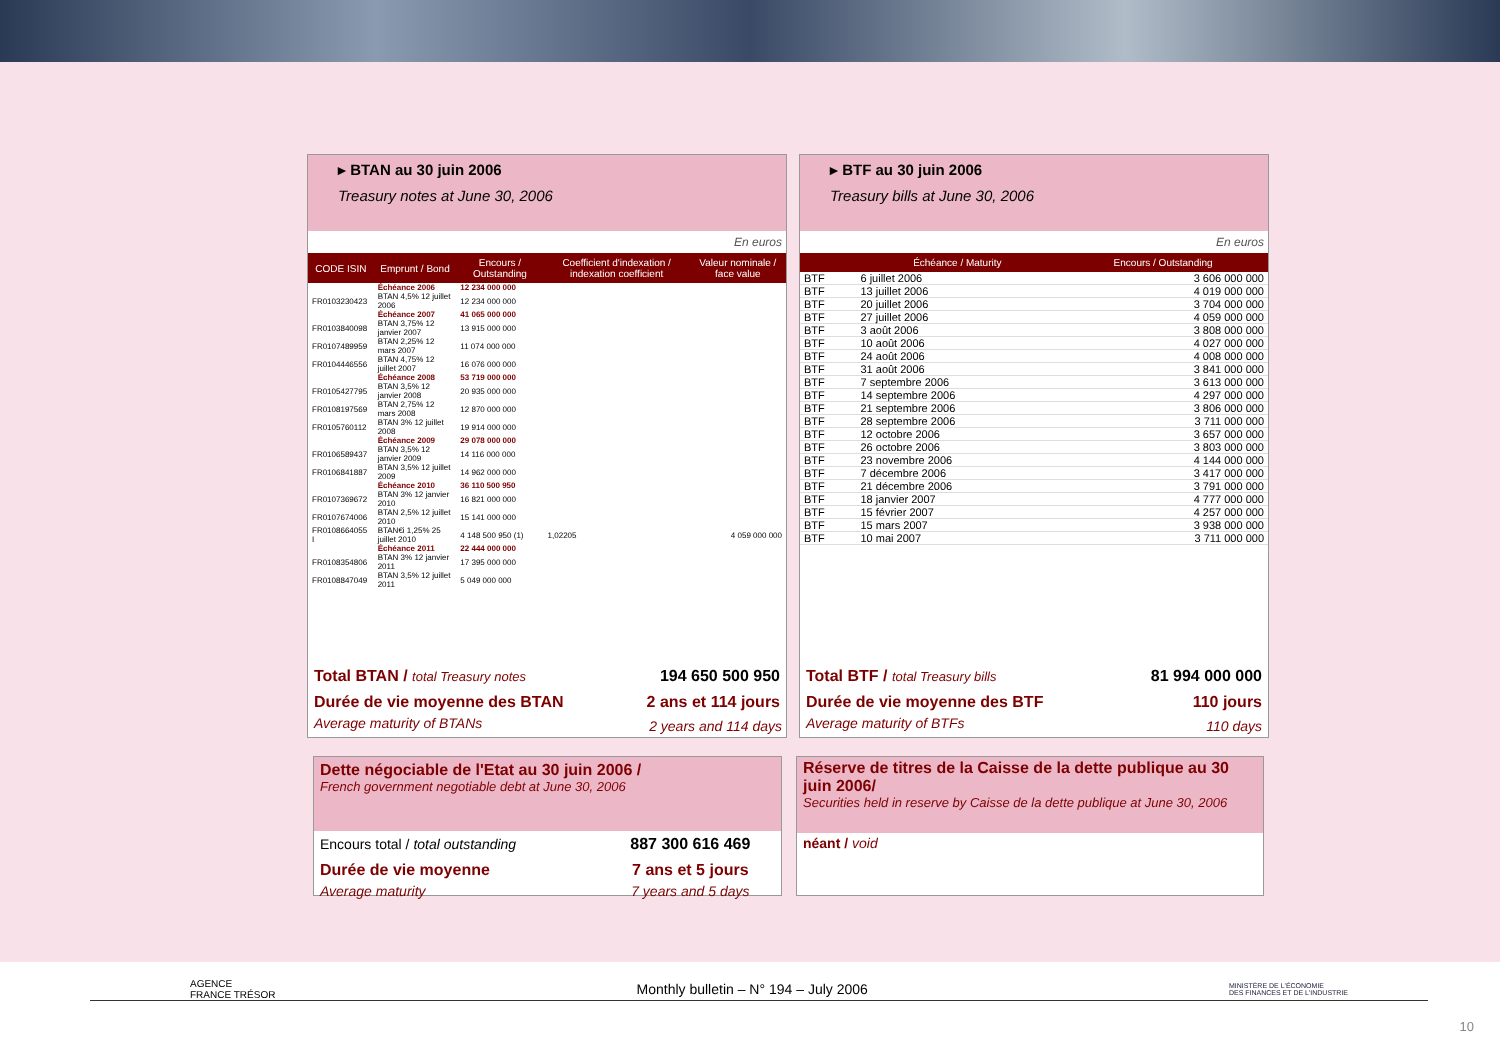▸ BTAN au 30 juin 2006
Treasury notes at June 30, 2006
En euros
| CODE ISIN | Emprunt / Bond | Encours / Outstanding | Coefficient d'indexation / indexation coefficient | Valeur nominale / face value |
| --- | --- | --- | --- | --- |
| | Échéance 2006 | 12 234 000 000 | | |
| FR0103230423 | BTAN 4,5% 12 juillet 2006 | 12 234 000 000 | | |
| | Échéance 2007 | 41 065 000 000 | | |
| FR0103840098 | BTAN 3,75% 12 janvier 2007 | 13 915 000 000 | | |
| FR0107489959 | BTAN 2,25% 12 mars 2007 | 11 074 000 000 | | |
| FR0104446556 | BTAN 4,75% 12 juillet 2007 | 16 076 000 000 | | |
| | Échéance 2008 | 53 719 000 000 | | |
| FR0105427795 | BTAN 3,5% 12 janvier 2008 | 20 935 000 000 | | |
| FR0108197569 | BTAN 2,75% 12 mars 2008 | 12 870 000 000 | | |
| FR0105760112 | BTAN 3% 12 juillet 2008 | 19 914 000 000 | | |
| | Échéance 2009 | 29 078 000 000 | | |
| FR0106589437 | BTAN 3,5% 12 janvier 2009 | 14 116 000 000 | | |
| FR0106841887 | BTAN 3,5% 12 juillet 2009 | 14 962 000 000 | | |
| | Échéance 2010 | 36 110 500 950 | | |
| FR0107369672 | BTAN 3% 12 janvier 2010 | 16 821 000 000 | | |
| FR0107674006 | BTAN 2,5% 12 juillet 2010 | 15 141 000 000 | | |
| FR0108664055 I | BTAN€i 1,25% 25 juillet 2010 | 4 148 500 950 (1) | 1,02205 | 4 059 000 000 |
| | Échéance 2011 | 22 444 000 000 | | |
| FR0108354806 | BTAN 3% 12 janvier 2011 | 17 395 000 000 | | |
| FR0108847049 | BTAN 3,5% 12 juillet 2011 | 5 049 000 000 | | |
| Total BTAN / total Treasury notes | 194 650 500 950 |
| Durée de vie moyenne des BTAN | 2 ans et 114 jours |
| Average maturity of BTANs | 2 years and 114 days |
▸ BTF au 30 juin 2006
Treasury bills at June 30, 2006
En euros
| | Échéance / Maturity | Encours / Outstanding |
| --- | --- | --- |
| BTF | 6 juillet 2006 | 3 606 000 000 |
| BTF | 13 juillet 2006 | 4 019 000 000 |
| BTF | 20 juillet 2006 | 3 704 000 000 |
| BTF | 27 juillet 2006 | 4 059 000 000 |
| BTF | 3 août 2006 | 3 808 000 000 |
| BTF | 10 août 2006 | 4 027 000 000 |
| BTF | 24 août 2006 | 4 008 000 000 |
| BTF | 31 août 2006 | 3 841 000 000 |
| BTF | 7 septembre 2006 | 3 613 000 000 |
| BTF | 14 septembre 2006 | 4 297 000 000 |
| BTF | 21 septembre 2006 | 3 806 000 000 |
| BTF | 28 septembre 2006 | 3 711 000 000 |
| BTF | 12 octobre 2006 | 3 657 000 000 |
| BTF | 26 octobre 2006 | 3 803 000 000 |
| BTF | 23 novembre 2006 | 4 144 000 000 |
| BTF | 7 décembre 2006 | 3 417 000 000 |
| BTF | 21 décembre 2006 | 3 791 000 000 |
| BTF | 18 janvier 2007 | 4 777 000 000 |
| BTF | 15 février 2007 | 4 257 000 000 |
| BTF | 15 mars 2007 | 3 938 000 000 |
| BTF | 10 mai 2007 | 3 711 000 000 |
| Total BTF / total Treasury bills | 81 994 000 000 |
| Durée de vie moyenne des BTF | 110 jours |
| Average maturity of BTFs | 110 days |
Dette négociable de l'Etat au 30 juin 2006 /
French government negotiable debt at June 30, 2006
| Encours total / total outstanding | 887 300 616 469 |
| Durée de vie moyenne | 7 ans et 5 jours |
| Average maturity | 7 years and 5 days |
Réserve de titres de la Caisse de la dette publique au 30 juin 2006/
Securities held in reserve by Caisse de la dette publique at June 30, 2006
néant / void
AGENCE
FRANCE TRÉSOR
Monthly bulletin – N° 194 – July 2006
MINISTÈRE DE L'ÉCONOMIE
DES FINANCES ET DE L'INDUSTRIE
10